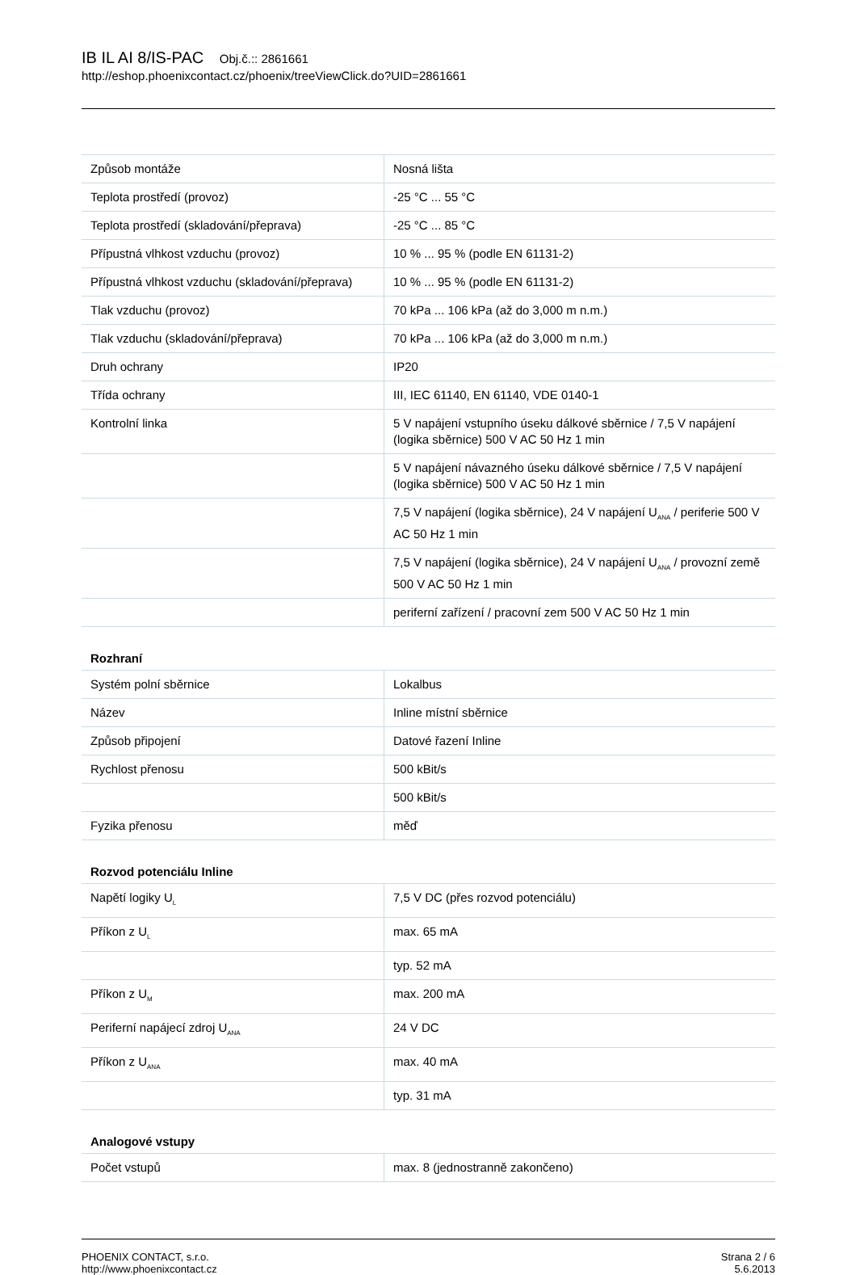IB IL AI 8/IS-PAC Obj.č.:: 2861661
http://eshop.phoenixcontact.cz/phoenix/treeViewClick.do?UID=2861661
| Způsob montáže | Nosná lišta |
| Teplota prostředí (provoz) | -25 °C ... 55 °C |
| Teplota prostředí (skladování/přeprava) | -25 °C ... 85 °C |
| Přípustná vlhkost vzduchu (provoz) | 10 % ... 95 % (podle EN 61131-2) |
| Přípustná vlhkost vzduchu (skladování/přeprava) | 10 % ... 95 % (podle EN 61131-2) |
| Tlak vzduchu (provoz) | 70 kPa ... 106 kPa (až do 3,000 m n.m.) |
| Tlak vzduchu (skladování/přeprava) | 70 kPa ... 106 kPa (až do 3,000 m n.m.) |
| Druh ochrany | IP20 |
| Třída ochrany | III, IEC 61140, EN 61140, VDE 0140-1 |
| Kontrolní linka | 5 V napájení vstupního úseku dálkové sběrnice / 7,5 V napájení (logika sběrnice) 500 V AC 50 Hz 1 min |
| | 5 V napájení návazného úseku dálkové sběrnice / 7,5 V napájení (logika sběrnice) 500 V AC 50 Hz 1 min |
| | 7,5 V napájení (logika sběrnice), 24 V napájení U<sub>ANA</sub> / periferie 500 V AC 50 Hz 1 min |
| | 7,5 V napájení (logika sběrnice), 24 V napájení U<sub>ANA</sub> / provozní země 500 V AC 50 Hz 1 min |
| | periferní zařízení / pracovní zem 500 V AC 50 Hz 1 min |
| Rozhraní | |
| Systém polní sběrnice | Lokalbus |
| Název | Inline místní sběrnice |
| Způsob připojení | Datové řazení Inline |
| Rychlost přenosu | 500 kBit/s |
| | 500 kBit/s |
| Fyzika přenosu | měď |
| Rozvod potenciálu Inline | |
| Napětí logiky U<sub>L</sub> | 7,5 V DC (přes rozvod potenciálu) |
| Příkon z U<sub>L</sub> | max. 65 mA |
| | typ. 52 mA |
| Příkon z U<sub>M</sub> | max. 200 mA |
| Periferní napájecí zdroj U<sub>ANA</sub> | 24 V DC |
| Příkon z U<sub>ANA</sub> | max. 40 mA |
| | typ. 31 mA |
| Analogové vstupy | |
| Počet vstupů | max. 8 (jednostranně zakončeno) |
PHOENIX CONTACT, s.r.o.
http://www.phoenixcontact.cz
Strana 2 / 6
5.6.2013